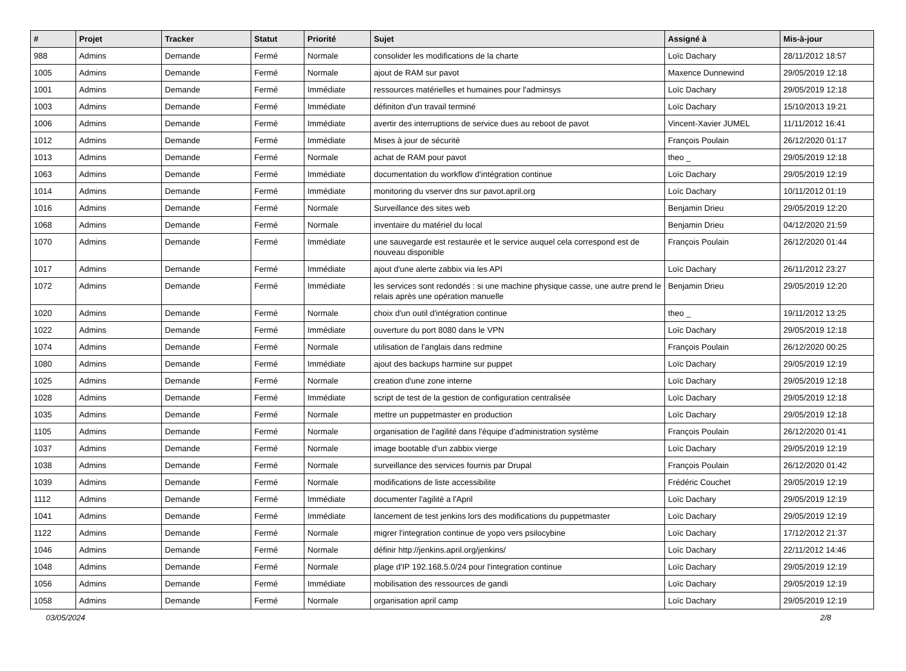| # | Projet | Tracker | Statut | Priorité | Sujet | Assigné à | Mis-à-jour |
| --- | --- | --- | --- | --- | --- | --- | --- |
| 988 | Admins | Demande | Fermé | Normale | consolider les modifications de la charte | Loïc Dachary | 28/11/2012 18:57 |
| 1005 | Admins | Demande | Fermé | Normale | ajout de RAM sur pavot | Maxence Dunnewind | 29/05/2019 12:18 |
| 1001 | Admins | Demande | Fermé | Immédiate | ressources matérielles et humaines pour l'adminsys | Loïc Dachary | 29/05/2019 12:18 |
| 1003 | Admins | Demande | Fermé | Immédiate | définiton d'un travail terminé | Loïc Dachary | 15/10/2013 19:21 |
| 1006 | Admins | Demande | Fermé | Immédiate | avertir des interruptions de service dues au reboot de pavot | Vincent-Xavier JUMEL | 11/11/2012 16:41 |
| 1012 | Admins | Demande | Fermé | Immédiate | Mises à jour de sécurité | François Poulain | 26/12/2020 01:17 |
| 1013 | Admins | Demande | Fermé | Normale | achat de RAM pour pavot | theo _ | 29/05/2019 12:18 |
| 1063 | Admins | Demande | Fermé | Immédiate | documentation du workflow d'intégration continue | Loïc Dachary | 29/05/2019 12:19 |
| 1014 | Admins | Demande | Fermé | Immédiate | monitoring du vserver dns sur pavot.april.org | Loïc Dachary | 10/11/2012 01:19 |
| 1016 | Admins | Demande | Fermé | Normale | Surveillance des sites web | Benjamin Drieu | 29/05/2019 12:20 |
| 1068 | Admins | Demande | Fermé | Normale | inventaire du matériel du local | Benjamin Drieu | 04/12/2020 21:59 |
| 1070 | Admins | Demande | Fermé | Immédiate | une sauvegarde est restaurée et le service auquel cela correspond est de nouveau disponible | François Poulain | 26/12/2020 01:44 |
| 1017 | Admins | Demande | Fermé | Immédiate | ajout d'une alerte zabbix via les API | Loïc Dachary | 26/11/2012 23:27 |
| 1072 | Admins | Demande | Fermé | Immédiate | les services sont redondés : si une machine physique casse, une autre prend le relais après une opération manuelle | Benjamin Drieu | 29/05/2019 12:20 |
| 1020 | Admins | Demande | Fermé | Normale | choix d'un outil d'intégration continue | theo _ | 19/11/2012 13:25 |
| 1022 | Admins | Demande | Fermé | Immédiate | ouverture du port 8080 dans le VPN | Loïc Dachary | 29/05/2019 12:18 |
| 1074 | Admins | Demande | Fermé | Normale | utilisation de l'anglais dans redmine | François Poulain | 26/12/2020 00:25 |
| 1080 | Admins | Demande | Fermé | Immédiate | ajout des backups harmine sur puppet | Loïc Dachary | 29/05/2019 12:19 |
| 1025 | Admins | Demande | Fermé | Normale | creation d'une zone interne | Loïc Dachary | 29/05/2019 12:18 |
| 1028 | Admins | Demande | Fermé | Immédiate | script de test de la gestion de configuration centralisée | Loïc Dachary | 29/05/2019 12:18 |
| 1035 | Admins | Demande | Fermé | Normale | mettre un puppetmaster en production | Loïc Dachary | 29/05/2019 12:18 |
| 1105 | Admins | Demande | Fermé | Normale | organisation de l'agilité dans l'équipe d'administration système | François Poulain | 26/12/2020 01:41 |
| 1037 | Admins | Demande | Fermé | Normale | image bootable d'un zabbix vierge | Loïc Dachary | 29/05/2019 12:19 |
| 1038 | Admins | Demande | Fermé | Normale | surveillance des services fournis par Drupal | François Poulain | 26/12/2020 01:42 |
| 1039 | Admins | Demande | Fermé | Normale | modifications de liste accessibilite | Frédéric Couchet | 29/05/2019 12:19 |
| 1112 | Admins | Demande | Fermé | Immédiate | documenter l'agilité a l'April | Loïc Dachary | 29/05/2019 12:19 |
| 1041 | Admins | Demande | Fermé | Immédiate | lancement de test jenkins lors des modifications du puppetmaster | Loïc Dachary | 29/05/2019 12:19 |
| 1122 | Admins | Demande | Fermé | Normale | migrer l'integration continue de yopo vers psilocybine | Loïc Dachary | 17/12/2012 21:37 |
| 1046 | Admins | Demande | Fermé | Normale | définir http://jenkins.april.org/jenkins/ | Loïc Dachary | 22/11/2012 14:46 |
| 1048 | Admins | Demande | Fermé | Normale | plage d'IP 192.168.5.0/24 pour l'integration continue | Loïc Dachary | 29/05/2019 12:19 |
| 1056 | Admins | Demande | Fermé | Immédiate | mobilisation des ressources de gandi | Loïc Dachary | 29/05/2019 12:19 |
| 1058 | Admins | Demande | Fermé | Normale | organisation april camp | Loïc Dachary | 29/05/2019 12:19 |
03/05/2024 2/8